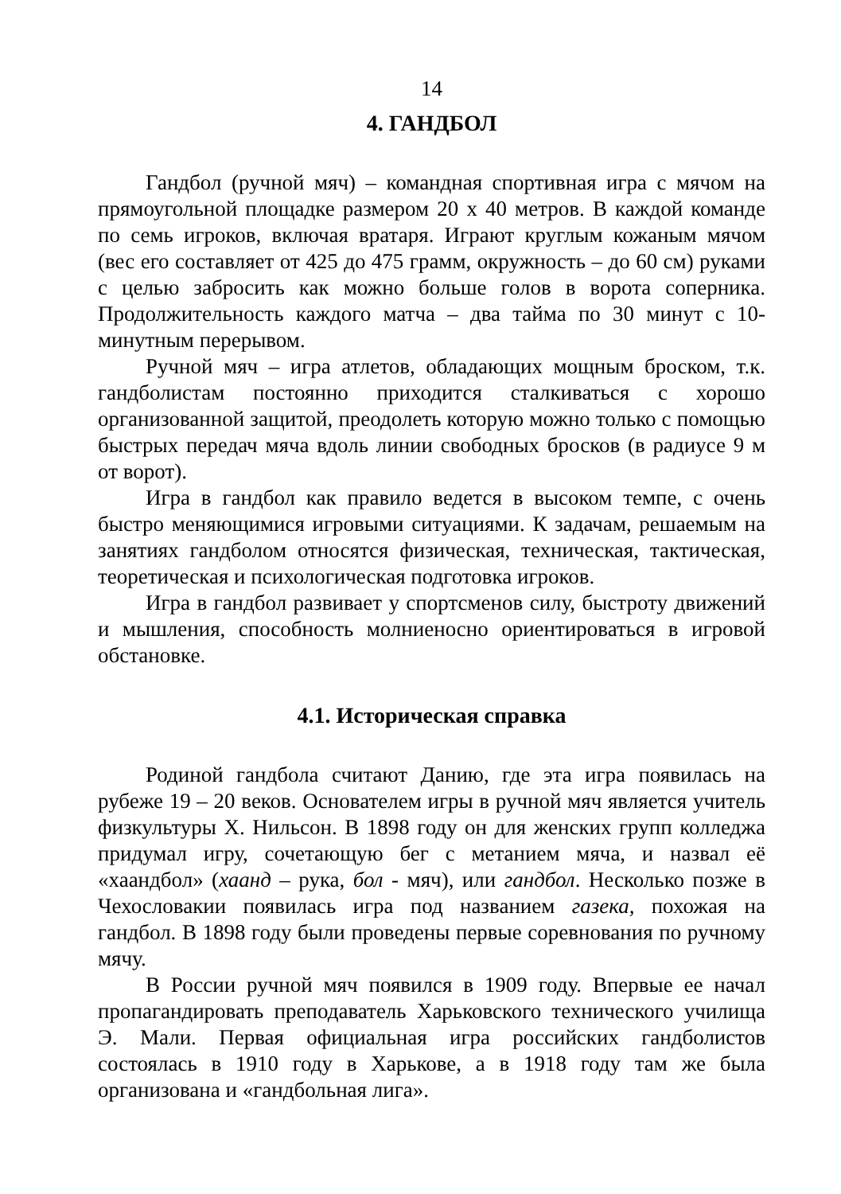14
4. ГАНДБОЛ
Гандбол (ручной мяч) – командная спортивная игра с мячом на прямоугольной площадке размером 20 х 40 метров. В каждой команде по семь игроков, включая вратаря. Играют круглым кожаным мячом (вес его составляет от 425 до 475 грамм, окружность – до 60 см) руками с целью забросить как можно больше голов в ворота соперника. Продолжительность каждого матча – два тайма по 30 минут с 10-минутным перерывом.
Ручной мяч – игра атлетов, обладающих мощным броском, т.к. гандболистам постоянно приходится сталкиваться с хорошо организованной защитой, преодолеть которую можно только с помощью быстрых передач мяча вдоль линии свободных бросков (в радиусе 9 м от ворот).
Игра в гандбол как правило ведется в высоком темпе, с очень быстро меняющимися игровыми ситуациями. К задачам, решаемым на занятиях гандболом относятся физическая, техническая, тактическая, теоретическая и психологическая подготовка игроков.
Игра в гандбол развивает у спортсменов силу, быстроту движений и мышления, способность молниеносно ориентироваться в игровой обстановке.
4.1. Историческая справка
Родиной гандбола считают Данию, где эта игра появилась на рубеже 19 – 20 веков. Основателем игры в ручной мяч является учитель физкультуры Х. Нильсон. В 1898 году он для женских групп колледжа придумал игру, сочетающую бег с метанием мяча, и назвал её «хаандбол» (хаанд – рука, бол - мяч), или гандбол. Несколько позже в Чехословакии появилась игра под названием газека, похожая на гандбол. В 1898 году были проведены первые соревнования по ручному мячу.
В России ручной мяч появился в 1909 году. Впервые ее начал пропагандировать преподаватель Харьковского технического училища Э. Мали. Первая официальная игра российских гандболистов состоялась в 1910 году в Харькове, а в 1918 году там же была организована и «гандбольная лига».